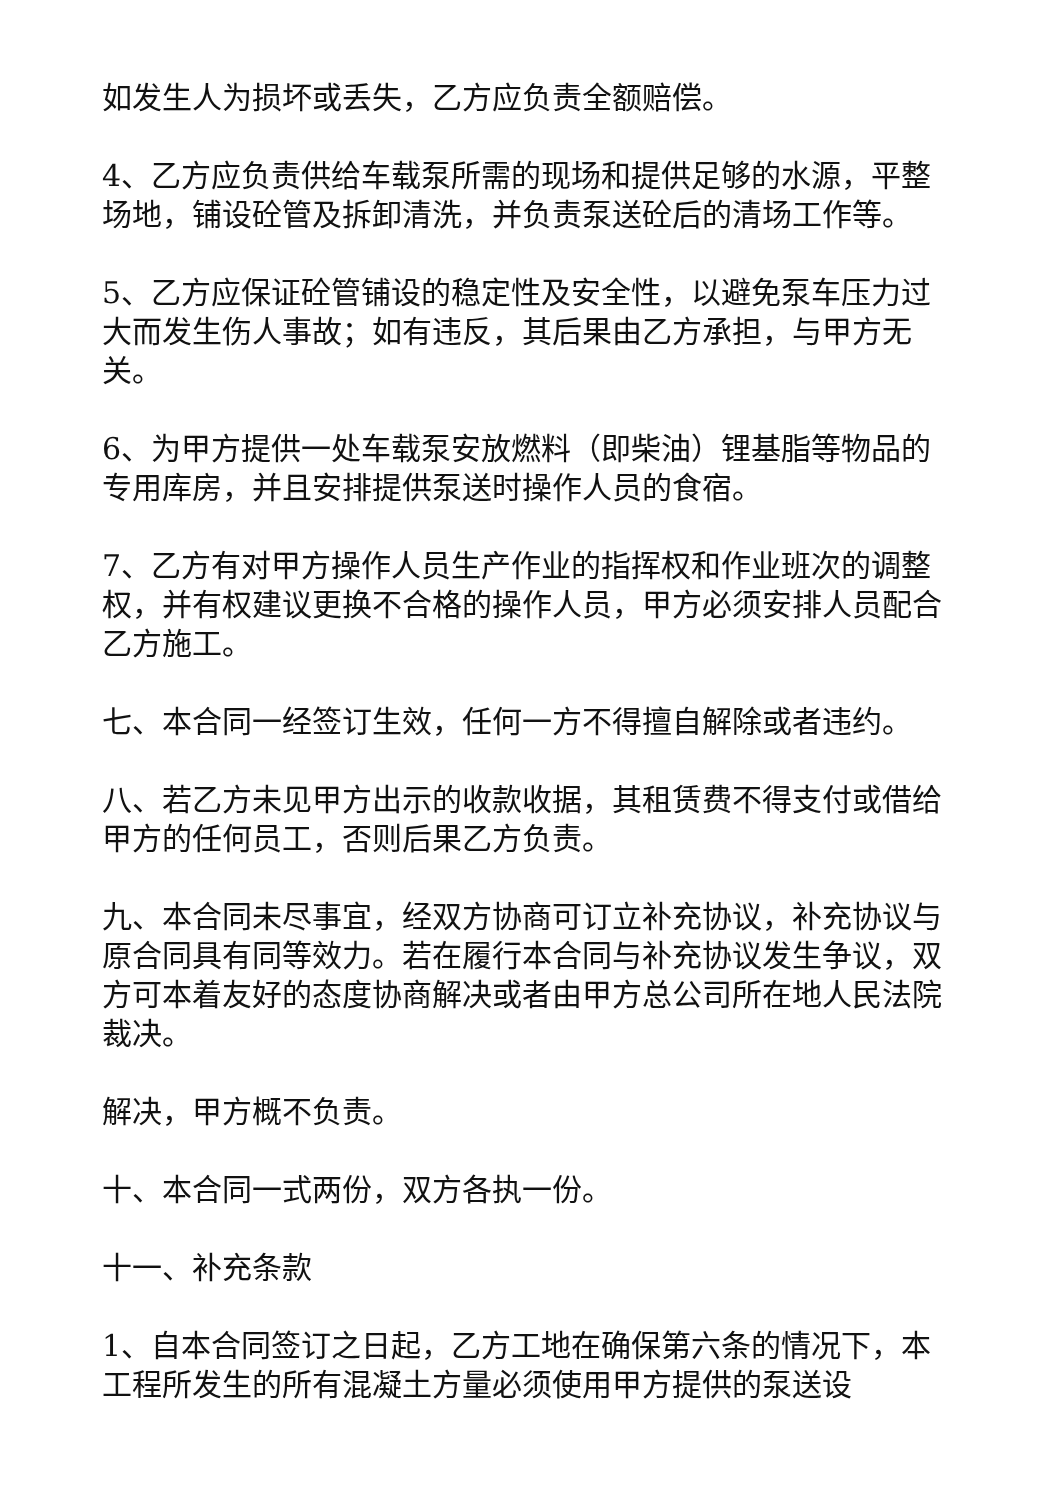如发生人为损坏或丢失，乙方应负责全额赔偿。
4、乙方应负责供给车载泵所需的现场和提供足够的水源，平整场地，铺设砼管及拆卸清洗，并负责泵送砼后的清场工作等。
5、乙方应保证砼管铺设的稳定性及安全性，以避免泵车压力过大而发生伤人事故；如有违反，其后果由乙方承担，与甲方无关。
6、为甲方提供一处车载泵安放燃料（即柴油）锂基脂等物品的专用库房，并且安排提供泵送时操作人员的食宿。
7、乙方有对甲方操作人员生产作业的指挥权和作业班次的调整权，并有权建议更换不合格的操作人员，甲方必须安排人员配合乙方施工。
七、本合同一经签订生效，任何一方不得擅自解除或者违约。
八、若乙方未见甲方出示的收款收据，其租赁费不得支付或借给甲方的任何员工，否则后果乙方负责。
九、本合同未尽事宜，经双方协商可订立补充协议，补充协议与原合同具有同等效力。若在履行本合同与补充协议发生争议，双方可本着友好的态度协商解决或者由甲方总公司所在地人民法院裁决。
解决，甲方概不负责。
十、本合同一式两份，双方各执一份。
十一、补充条款
1、自本合同签订之日起，乙方工地在确保第六条的情况下，本工程所发生的所有混凝土方量必须使用甲方提供的泵送设